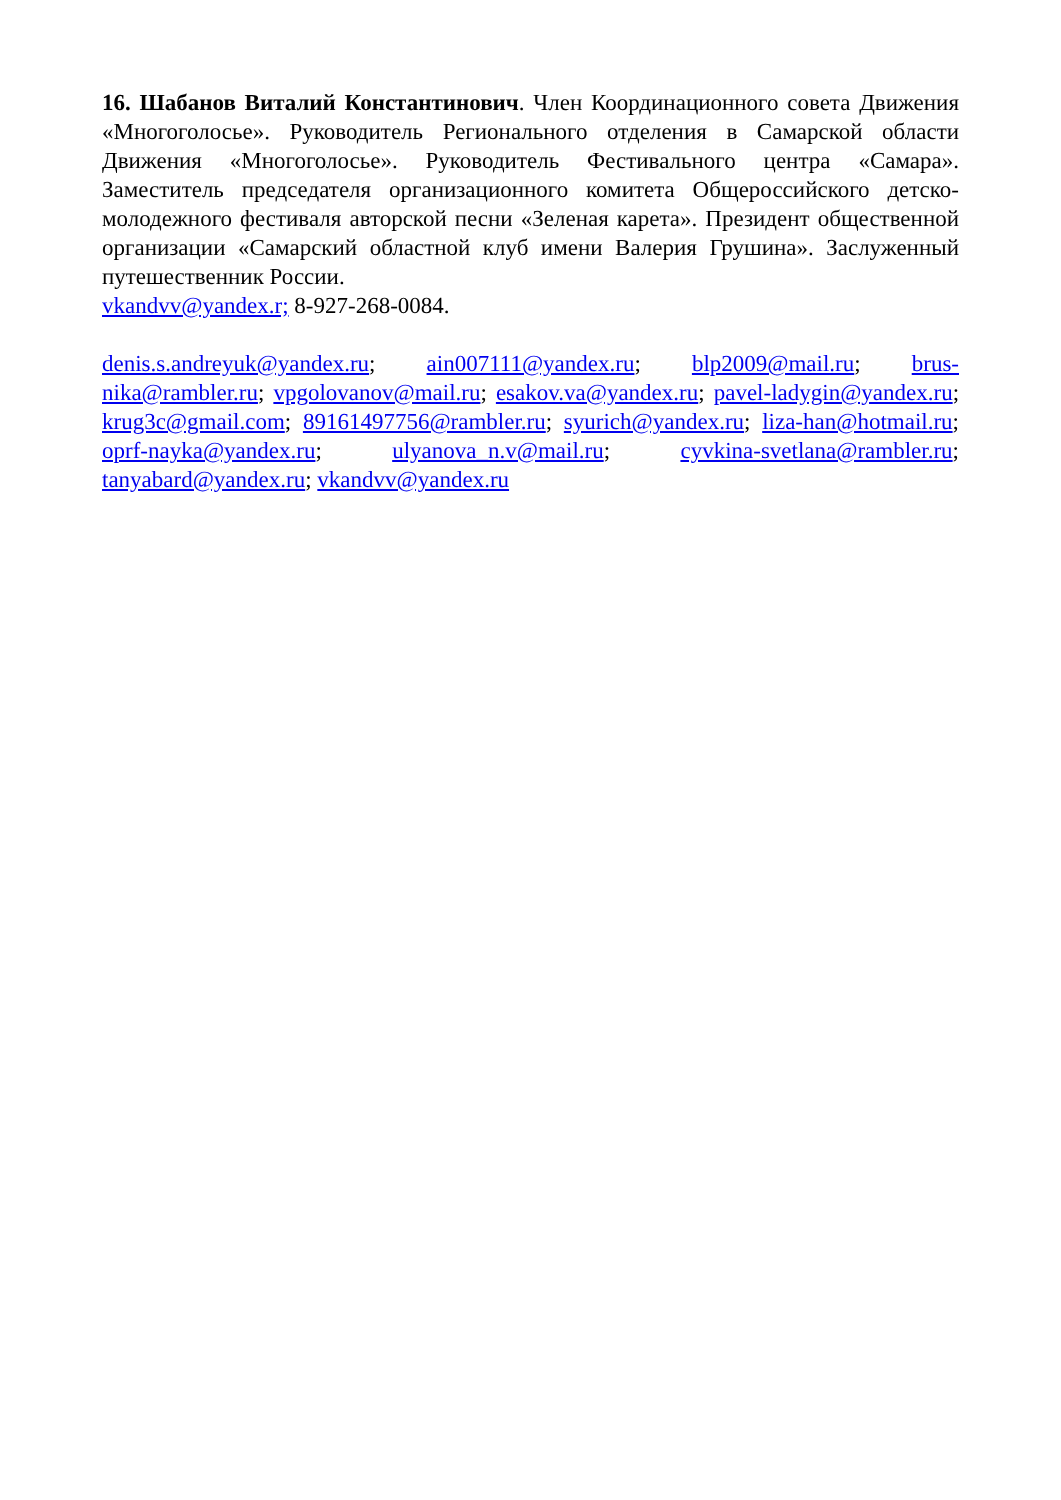16. Шабанов Виталий Константинович. Член Координационного совета Движения «Многоголосье». Руководитель Регионального отделения в Самарской области Движения «Многоголосье». Руководитель Фестивального центра «Самара». Заместитель председателя организационного комитета Общероссийского детско-молодежного фестиваля авторской песни «Зеленая карета». Президент общественной организации «Самарский областной клуб имени Валерия Грушина». Заслуженный путешественник России.
vkandvv@yandex.r; 8-927-268-0084.
denis.s.andreyuk@yandex.ru; ain007111@yandex.ru; blp2009@mail.ru; brus-nika@rambler.ru; vpgolovanov@mail.ru; esakov.va@yandex.ru; pavel-ladygin@yandex.ru; krug3c@gmail.com; 89161497756@rambler.ru; syurich@yandex.ru; liza-han@hotmail.ru; oprf-nayka@yandex.ru; ulyanova_n.v@mail.ru; cyvkina-svetlana@rambler.ru; tanyabard@yandex.ru; vkandvv@yandex.ru